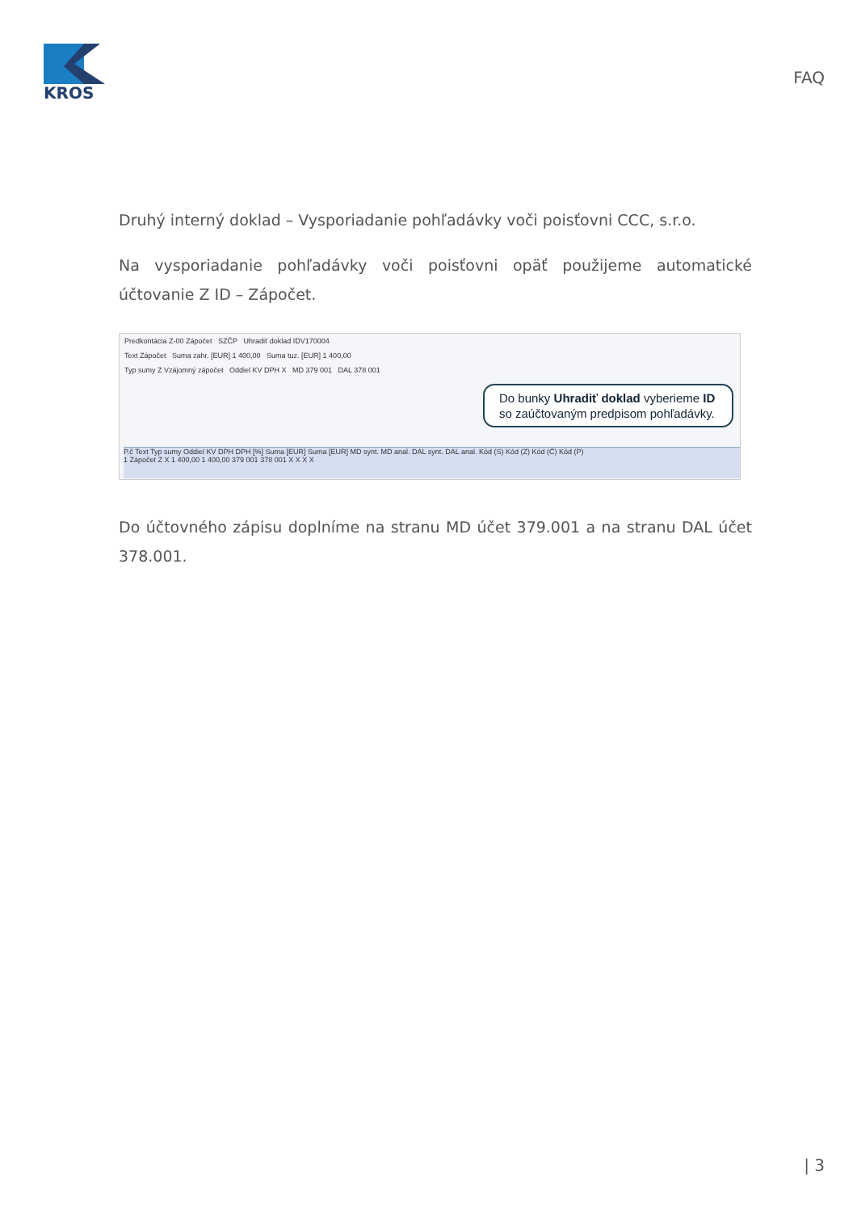KROS
FAQ
Druhý interný doklad – Vysporiadanie pohľadávky voči poisťovni CCC, s.r.o.
Na vysporiadanie pohľadávky voči poisťovni opäť použijeme automatické účtovanie Z ID – Zápočet.
Predkontácia Z-00 Zápočet SZČP Uhradiť doklad IDV170004
Text Zápočet Suma zahr. [EUR] 1 400,00 Suma tuz. [EUR] 1 400,00
Typ sumy Z Vzájomný zápočet Oddiel KV DPH X MD 379 001 DAL 378 001
Do bunky Uhradiť doklad vyberieme ID so zaúčtovaným predpisom pohľadávky.
P.č Text Typ sumy Oddiel KV DPH DPH [%] Suma [EUR] Suma [EUR] MD synt. MD anal. DAL synt. DAL anal. Kód (S) Kód (Z) Kód (Č) Kód (P)
1 Zápočet Z X 1 400,00 1 400,00 379 001 378 001 X X X X
Do účtovného zápisu doplníme na stranu MD účet 379.001 a na stranu DAL účet 378.001.
| 3